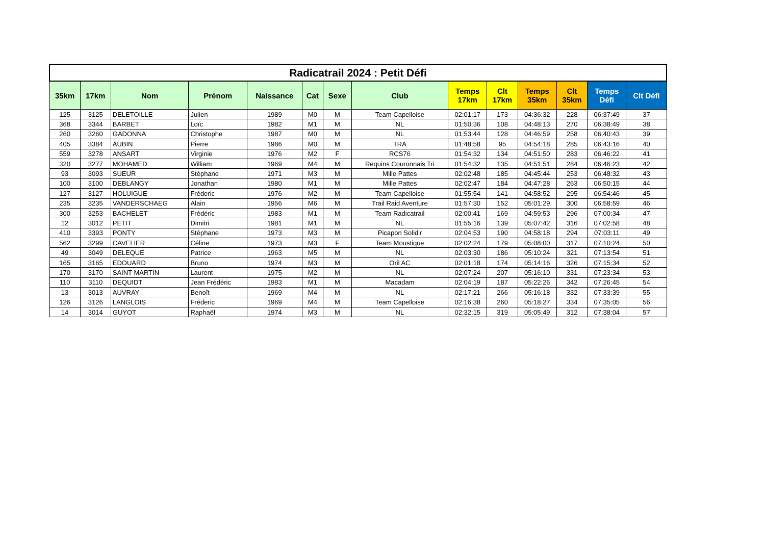| Radicatrail 2024 : Petit Défi | | | | | | | | | | | | | |
| --- | --- | --- | --- | --- | --- | --- | --- | --- | --- | --- | --- | --- | --- |
| 35km | 17km | Nom | Prénom | Naissance | Cat | Sexe | Club | Temps 17km | Clt 17km | Temps 35km | Clt 35km | Temps Défi | Clt Défi |
| 125 | 3125 | DELETOILLE | Julien | 1989 | M0 | M | Team Capelloise | 02:01:17 | 173 | 04:36:32 | 228 | 06:37:49 | 37 |
| 368 | 3344 | BARBET | Loïc | 1982 | M1 | M | NL | 01:50:36 | 108 | 04:48:13 | 270 | 06:38:49 | 38 |
| 260 | 3260 | GADONNA | Christophe | 1987 | M0 | M | NL | 01:53:44 | 128 | 04:46:59 | 258 | 06:40:43 | 39 |
| 405 | 3384 | AUBIN | Pierre | 1986 | M0 | M | TRA | 01:48:58 | 95 | 04:54:18 | 285 | 06:43:16 | 40 |
| 559 | 3278 | ANSART | Virginie | 1976 | M2 | F | RCS76 | 01:54:32 | 134 | 04:51:50 | 283 | 06:46:22 | 41 |
| 320 | 3277 | MOHAMED | William | 1969 | M4 | M | Requins Couronnais Tri | 01:54:32 | 135 | 04:51:51 | 284 | 06:46:23 | 42 |
| 93 | 3093 | SUEUR | Stéphane | 1971 | M3 | M | Mille Pattes | 02:02:48 | 185 | 04:45:44 | 253 | 06:48:32 | 43 |
| 100 | 3100 | DEBLANGY | Jonathan | 1980 | M1 | M | Mille Pattes | 02:02:47 | 184 | 04:47:28 | 263 | 06:50:15 | 44 |
| 127 | 3127 | HOLUIGUE | Fréderic | 1976 | M2 | M | Team Capelloise | 01:55:54 | 141 | 04:58:52 | 295 | 06:54:46 | 45 |
| 235 | 3235 | VANDERSCHAEG | Alain | 1956 | M6 | M | Trail Raid Aventure | 01:57:30 | 152 | 05:01:29 | 300 | 06:58:59 | 46 |
| 300 | 3253 | BACHELET | Frédéric | 1983 | M1 | M | Team Radicatrail | 02:00:41 | 169 | 04:59:53 | 296 | 07:00:34 | 47 |
| 12 | 3012 | PETIT | Dimitri | 1981 | M1 | M | NL | 01:55:16 | 139 | 05:07:42 | 316 | 07:02:58 | 48 |
| 410 | 3393 | PONTY | Stéphane | 1973 | M3 | M | Picapon Solid'r | 02:04:53 | 190 | 04:58:18 | 294 | 07:03:11 | 49 |
| 562 | 3299 | CAVELIER | Céline | 1973 | M3 | F | Team Moustique | 02:02:24 | 179 | 05:08:00 | 317 | 07:10:24 | 50 |
| 49 | 3049 | DELEQUE | Patrice | 1963 | M5 | M | NL | 02:03:30 | 186 | 05:10:24 | 321 | 07:13:54 | 51 |
| 165 | 3165 | EDOUARD | Bruno | 1974 | M3 | M | Oril AC | 02:01:18 | 174 | 05:14:16 | 326 | 07:15:34 | 52 |
| 170 | 3170 | SAINT MARTIN | Laurent | 1975 | M2 | M | NL | 02:07:24 | 207 | 05:16:10 | 331 | 07:23:34 | 53 |
| 110 | 3110 | DEQUIDT | Jean Frédéric | 1983 | M1 | M | Macadam | 02:04:19 | 187 | 05:22:26 | 342 | 07:26:45 | 54 |
| 13 | 3013 | AUVRAY | Benoît | 1969 | M4 | M | NL | 02:17:21 | 266 | 05:16:18 | 332 | 07:33:39 | 55 |
| 126 | 3126 | LANGLOIS | Fréderic | 1969 | M4 | M | Team Capelloise | 02:16:38 | 260 | 05:18:27 | 334 | 07:35:05 | 56 |
| 14 | 3014 | GUYOT | Raphaël | 1974 | M3 | M | NL | 02:32:15 | 319 | 05:05:49 | 312 | 07:38:04 | 57 |